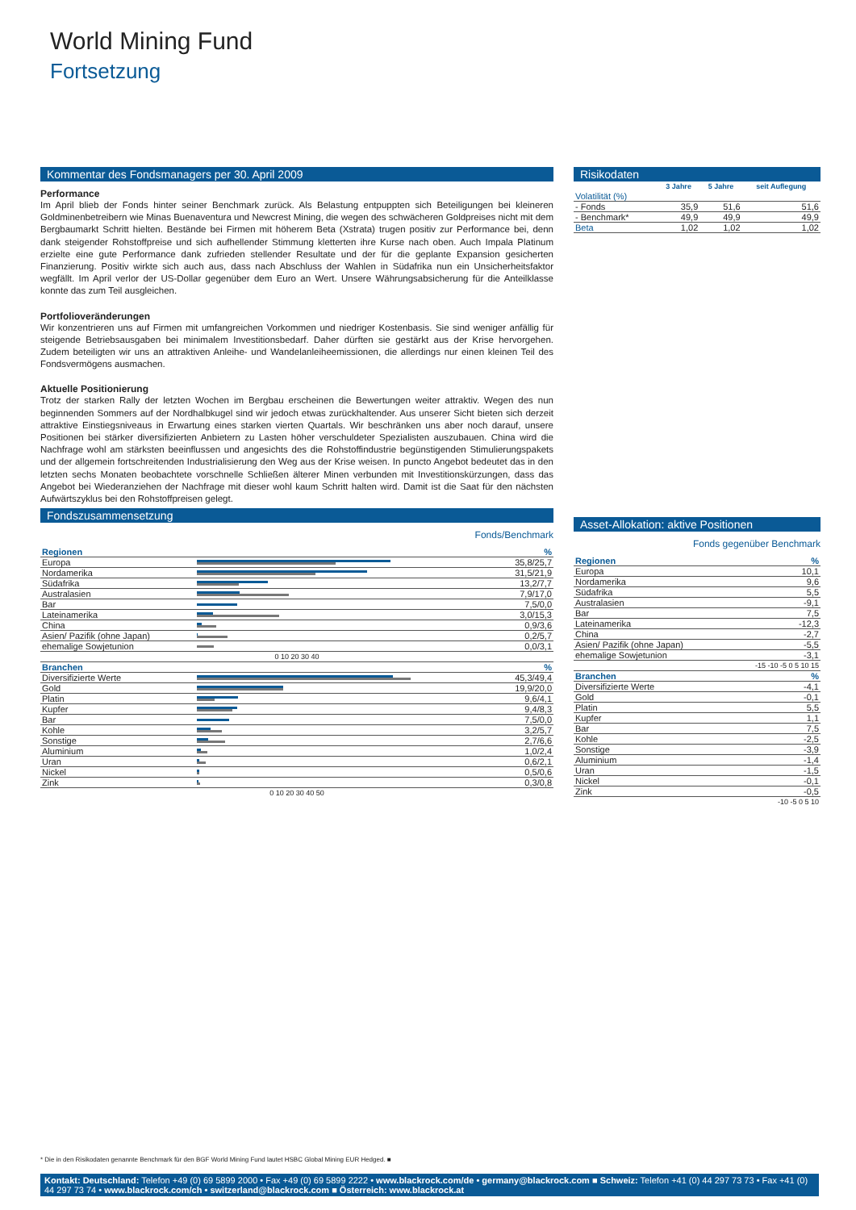World Mining Fund
Fortsetzung
Kommentar des Fondsmanagers per 30. April 2009
Performance
Im April blieb der Fonds hinter seiner Benchmark zurück. Als Belastung entpuppten sich Beteiligungen bei kleineren Goldminenbetreibern wie Minas Buenaventura und Newcrest Mining, die wegen des schwächeren Goldpreises nicht mit dem Bergbaumarkt Schritt hielten. Bestände bei Firmen mit höherem Beta (Xstrata) trugen positiv zur Performance bei, denn dank steigender Rohstoffpreise und sich aufhellender Stimmung kletterten ihre Kurse nach oben. Auch Impala Platinum erzielte eine gute Performance dank zufrieden stellender Resultate und der für die geplante Expansion gesicherten Finanzierung. Positiv wirkte sich auch aus, dass nach Abschluss der Wahlen in Südafrika nun ein Unsicherheitsfaktor wegfällt. Im April verlor der US-Dollar gegenüber dem Euro an Wert. Unsere Währungsabsicherung für die Anteilklasse konnte das zum Teil ausgleichen.
Portfolioveränderungen
Wir konzentrieren uns auf Firmen mit umfangreichen Vorkommen und niedriger Kostenbasis. Sie sind weniger anfällig für steigende Betriebsausgaben bei minimalem Investitionsbedarf. Daher dürften sie gestärkt aus der Krise hervorgehen. Zudem beteiligten wir uns an attraktiven Anleihe- und Wandelanleiheemissionen, die allerdings nur einen kleinen Teil des Fondsvermögens ausmachen.
Aktuelle Positionierung
Trotz der starken Rally der letzten Wochen im Bergbau erscheinen die Bewertungen weiter attraktiv. Wegen des nun beginnenden Sommers auf der Nordhalbkugel sind wir jedoch etwas zurückhaltender. Aus unserer Sicht bieten sich derzeit attraktive Einstiegsniveaus in Erwartung eines starken vierten Quartals. Wir beschränken uns aber noch darauf, unsere Positionen bei stärker diversifizierten Anbietern zu Lasten höher verschuldeter Spezialisten auszubauen. China wird die Nachfrage wohl am stärksten beeinflussen und angesichts des die Rohstoffindustrie begünstigenden Stimulierungspakets und der allgemein fortschreitenden Industrialisierung den Weg aus der Krise weisen. In puncto Angebot bedeutet das in den letzten sechs Monaten beobachtete vorschnelle Schließen älterer Minen verbunden mit Investitionskürzungen, dass das Angebot bei Wiederanziehen der Nachfrage mit dieser wohl kaum Schritt halten wird. Damit ist die Saat für den nächsten Aufwärtszyklus bei den Rohstoffpreisen gelegt.
Fondszusammensetzung
Fonds/Benchmark
| Regionen | | % |
| --- | --- | --- |
| Europa | | 35,8/25,7 |
| Nordamerika | | 31,5/21,9 |
| Südafrika | | 13,2/7,7 |
| Australasien | | 7,9/17,0 |
| Bar | | 7,5/0,0 |
| Lateinamerika | | 3,0/15,3 |
| China | | 0,9/3,6 |
| Asien/ Pazifik (ohne Japan) | | 0,2/5,7 |
| ehemalige Sowjetunion | | 0,0/3,1 |
| 0 10 20 30 40 | | |
| Branchen | | % |
| Diversifizierte Werte | | 45,3/49,4 |
| Gold | | 19,9/20,0 |
| Platin | | 9,6/4,1 |
| Kupfer | | 9,4/8,3 |
| Bar | | 7,5/0,0 |
| Kohle | | 3,2/5,7 |
| Sonstige | | 2,7/6,6 |
| Aluminium | | 1,0/2,4 |
| Uran | | 0,6/2,1 |
| Nickel | | 0,5/0,6 |
| Zink | | 0,3/0,8 |
| 0 10 20 30 40 50 | | |
Risikodaten
| | 3 Jahre | 5 Jahre | seit Auflegung |
| --- | --- | --- | --- |
| Volatilität (%) | | | |
| - Fonds | 35,9 | 51,6 | 51,6 |
| - Benchmark* | 49,9 | 49,9 | 49,9 |
| Beta | 1,02 | 1,02 | 1,02 |
Asset-Allokation: aktive Positionen
Fonds gegenüber Benchmark
| Regionen | % |
| --- | --- |
| Europa | 10,1 |
| Nordamerika | 9,6 |
| Südafrika | 5,5 |
| Australasien | -9,1 |
| Bar | 7,5 |
| Lateinamerika | -12,3 |
| China | -2,7 |
| Asien/ Pazifik (ohne Japan) | -5,5 |
| ehemalige Sowjetunion | -3,1 |
| -15 -10 -5 0 5 10 15 | |
| Branchen | % |
| Diversifizierte Werte | -4,1 |
| Gold | -0,1 |
| Platin | 5,5 |
| Kupfer | 1,1 |
| Bar | 7,5 |
| Kohle | -2,5 |
| Sonstige | -3,9 |
| Aluminium | -1,4 |
| Uran | -1,5 |
| Nickel | -0,1 |
| Zink | -0,5 |
| -10 -5 0 5 10 | |
* Die in den Risikodaten genannte Benchmark für den BGF World Mining Fund lautet HSBC Global Mining EUR Hedged. ■
Kontakt: Deutschland: Telefon +49 (0) 69 5899 2000 • Fax +49 (0) 69 5899 2222 • www.blackrock.com/de • germany@blackrock.com ■ Schweiz: Telefon +41 (0) 44 297 73 73 • Fax +41 (0) 44 297 73 74 • www.blackrock.com/ch • switzerland@blackrock.com ■ Österreich: www.blackrock.at